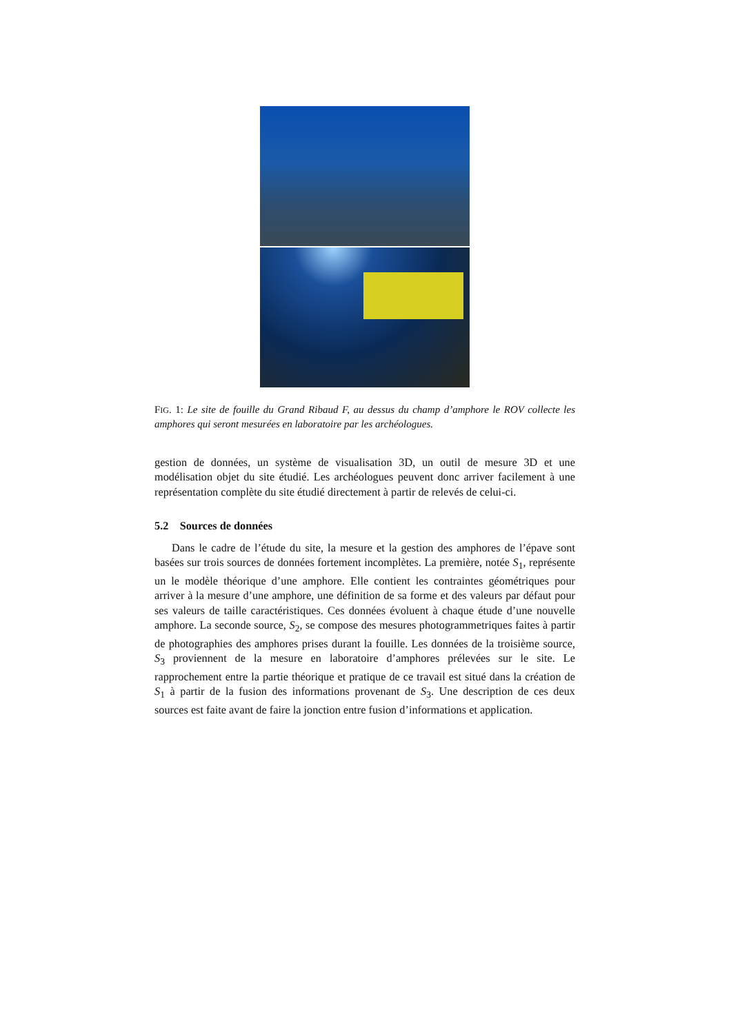FIG. 1: Le site de fouille du Grand Ribaud F, au dessus du champ d’amphore le ROV collecte les amphores qui seront mesurées en laboratoire par les archéologues.
gestion de données, un système de visualisation 3D, un outil de mesure 3D et une modélisation objet du site étudié. Les archéologues peuvent donc arriver facilement à une représentation complète du site étudié directement à partir de relevés de celui-ci.
5.2 Sources de données
Dans le cadre de l’étude du site, la mesure et la gestion des amphores de l’épave sont basées sur trois sources de données fortement incomplètes. La première, notée S<sub>1</sub>, représente un le modèle théorique d’une amphore. Elle contient les contraintes géométriques pour arriver à la mesure d’une amphore, une définition de sa forme et des valeurs par défaut pour ses valeurs de taille caractéristiques. Ces données évoluent à chaque étude d’une nouvelle amphore. La seconde source, S<sub>2</sub>, se compose des mesures photogrammetriques faites à partir de photographies des amphores prises durant la fouille. Les données de la troisième source, S<sub>3</sub> proviennent de la mesure en laboratoire d’amphores prélevées sur le site. Le rapprochement entre la partie théorique et pratique de ce travail est situé dans la création de S<sub>1</sub> à partir de la fusion des informations provenant de S<sub>3</sub>. Une description de ces deux sources est faite avant de faire la jonction entre fusion d’informations et application.